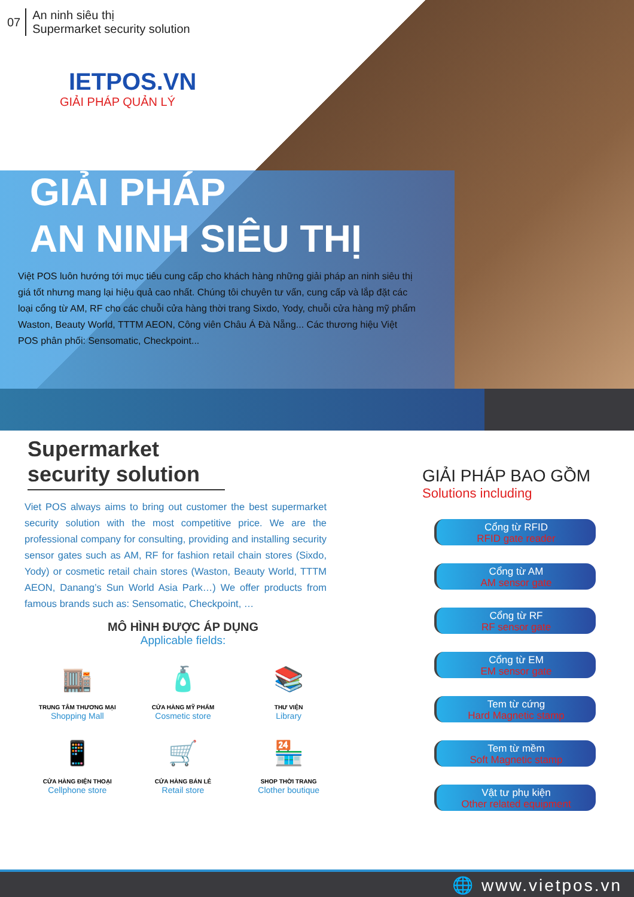07 An ninh siêu thị
Supermarket security solution
IETPOS.VN
GIẢI PHÁP QUẢN LÝ
GIẢI PHÁP
AN NINH SIÊU THỊ
Việt POS luôn hướng tới mục tiêu cung cấp cho khách hàng những giải pháp an ninh siêu thị giá tốt nhưng mang lại hiệu quả cao nhất. Chúng tôi chuyên tư vấn, cung cấp và lắp đặt các loại cổng từ AM, RF cho các chuỗi cửa hàng thời trang Sixdo, Yody, chuỗi cửa hàng mỹ phẩm Waston, Beauty World, TTTM AEON, Công viên Châu Á Đà Nẵng... Các thương hiệu Việt POS phân phối: Sensomatic, Checkpoint...
Supermarket
security solution
Viet POS always aims to bring out customer the best supermarket security solution with the most competitive price. We are the professional company for consulting, providing and installing security sensor gates such as AM, RF for fashion retail chain stores (Sixdo, Yody) or cosmetic retail chain stores (Waston, Beauty World, TTTM AEON, Danang’s Sun World Asia Park…) We offer products from famous brands such as: Sensomatic, Checkpoint, …
MÔ HÌNH ĐƯỢC ÁP DỤNG
Applicable fields:
🏬
TRUNG TÂM THƯƠNG MẠI
Shopping Mall
🧴
CỬA HÀNG MỸ PHẨM
Cosmetic store
📚
THƯ VIỆN
Library
📱
CỬA HÀNG ĐIỆN THOẠI
Cellphone store
🛒
CỬA HÀNG BÁN LẺ
Retail store
🏪
SHOP THỜI TRANG
Clother boutique
GIẢI PHÁP BAO GỒM
Solutions including
Cổng từ RFID
RFID gate reader
Cổng từ AM
AM sensor gate
Cổng từ RF
RF sensor gate
Cổng từ EM
EM sensor gate
Tem từ cứng
Hard Magnetic stamp
Tem từ mềm
Soft Magnetic stamp
Vật tư phụ kiện
Other related equipment
🌐 www.vietpos.vn